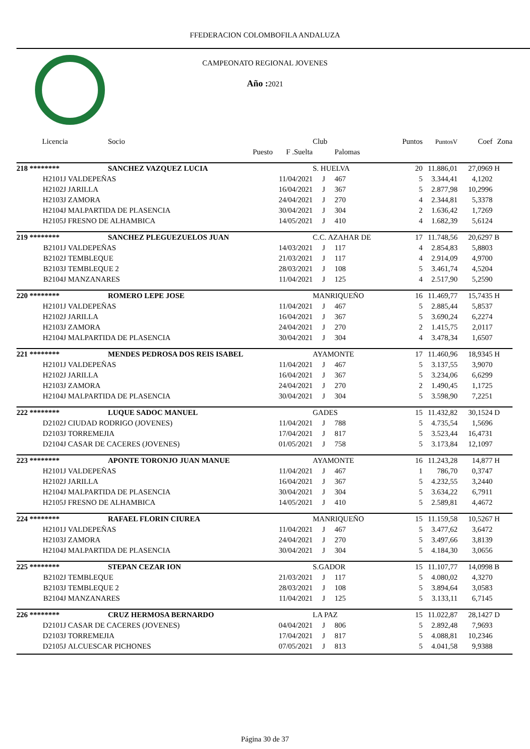FFEDERACION COLOMBOFILA ANDALUZA
CAMPEONATO REGIONAL JOVENES
Año : 2021
| Licencia | Socio | | | Club | | Puntos | PuntosV | Coef | Zona |
| --- | --- | --- | --- | --- | --- | --- | --- | --- | --- |
| | | Puesto | F .Suelta | | Palomas | | | | |
| 218 ******** | SANCHEZ VAZQUEZ LUCIA | | | S. HUELVA | | 20 | 11.886,01 | 27,0969 | H |
| H2101J | VALDEPEÑAS | | 11/04/2021 | J | 467 | 5 | 3.344,41 | 4,1202 | |
| H2102J | JARILLA | | 16/04/2021 | J | 367 | 5 | 2.877,98 | 10,2996 | |
| H2103J | ZAMORA | | 24/04/2021 | J | 270 | 4 | 2.344,81 | 5,3378 | |
| H2104J | MALPARTIDA DE PLASENCIA | | 30/04/2021 | J | 304 | 2 | 1.636,42 | 1,7269 | |
| H2105J | FRESNO DE ALHAMBICA | | 14/05/2021 | J | 410 | 4 | 1.682,39 | 5,6124 | |
| 219 ******** | SANCHEZ PLEGUEZUELOS JUAN | | | C.C. AZAHAR DE | | 17 | 11.748,56 | 20,6297 | B |
| B2101J | VALDEPEÑAS | | 14/03/2021 | J | 117 | 4 | 2.854,83 | 5,8803 | |
| B2102J | TEMBLEQUE | | 21/03/2021 | J | 117 | 4 | 2.914,09 | 4,9700 | |
| B2103J | TEMBLEQUE 2 | | 28/03/2021 | J | 108 | 5 | 3.461,74 | 4,5204 | |
| B2104J | MANZANARES | | 11/04/2021 | J | 125 | 4 | 2.517,90 | 5,2590 | |
| 220 ******** | ROMERO LEPE JOSE | | | MANRIQUEÑO | | 16 | 11.469,77 | 15,7435 | H |
| H2101J | VALDEPEÑAS | | 11/04/2021 | J | 467 | 5 | 2.885,44 | 5,8537 | |
| H2102J | JARILLA | | 16/04/2021 | J | 367 | 5 | 3.690,24 | 6,2274 | |
| H2103J | ZAMORA | | 24/04/2021 | J | 270 | 2 | 1.415,75 | 2,0117 | |
| H2104J | MALPARTIDA DE PLASENCIA | | 30/04/2021 | J | 304 | 4 | 3.478,34 | 1,6507 | |
| 221 ******** | MENDES PEDROSA DOS REIS ISABEL | | | AYAMONTE | | 17 | 11.460,96 | 18,9345 | H |
| H2101J | VALDEPEÑAS | | 11/04/2021 | J | 467 | 5 | 3.137,55 | 3,9070 | |
| H2102J | JARILLA | | 16/04/2021 | J | 367 | 5 | 3.234,06 | 6,6299 | |
| H2103J | ZAMORA | | 24/04/2021 | J | 270 | 2 | 1.490,45 | 1,1725 | |
| H2104J | MALPARTIDA DE PLASENCIA | | 30/04/2021 | J | 304 | 5 | 3.598,90 | 7,2251 | |
| 222 ******** | LUQUE SADOC MANUEL | | | GADES | | 15 | 11.432,82 | 30,1524 | D |
| D2102J | CIUDAD RODRIGO (JOVENES) | | 11/04/2021 | J | 788 | 5 | 4.735,54 | 1,5696 | |
| D2103J | TORREMEJIA | | 17/04/2021 | J | 817 | 5 | 3.523,44 | 16,4731 | |
| D2104J | CASAR DE CACERES (JOVENES) | | 01/05/2021 | J | 758 | 5 | 3.173,84 | 12,1097 | |
| 223 ******** | APONTE TORONJO JUAN MANUE | | | AYAMONTE | | 16 | 11.243,28 | 14,877 | H |
| H2101J | VALDEPEÑAS | | 11/04/2021 | J | 467 | 1 | 786,70 | 0,3747 | |
| H2102J | JARILLA | | 16/04/2021 | J | 367 | 5 | 4.232,55 | 3,2440 | |
| H2104J | MALPARTIDA DE PLASENCIA | | 30/04/2021 | J | 304 | 5 | 3.634,22 | 6,7911 | |
| H2105J | FRESNO DE ALHAMBICA | | 14/05/2021 | J | 410 | 5 | 2.589,81 | 4,4672 | |
| 224 ******** | RAFAEL FLORIN CIUREA | | | MANRIQUEÑO | | 15 | 11.159,58 | 10,5267 | H |
| H2101J | VALDEPEÑAS | | 11/04/2021 | J | 467 | 5 | 3.477,62 | 3,6472 | |
| H2103J | ZAMORA | | 24/04/2021 | J | 270 | 5 | 3.497,66 | 3,8139 | |
| H2104J | MALPARTIDA DE PLASENCIA | | 30/04/2021 | J | 304 | 5 | 4.184,30 | 3,0656 | |
| 225 ******** | STEPAN CEZAR ION | | | S.GADOR | | 15 | 11.107,77 | 14,0998 | B |
| B2102J | TEMBLEQUE | | 21/03/2021 | J | 117 | 5 | 4.080,02 | 4,3270 | |
| B2103J | TEMBLEQUE 2 | | 28/03/2021 | J | 108 | 5 | 3.894,64 | 3,0583 | |
| B2104J | MANZANARES | | 11/04/2021 | J | 125 | 5 | 3.133,11 | 6,7145 | |
| 226 ******** | CRUZ HERMOSA BERNARDO | | | LA PAZ | | 15 | 11.022,87 | 28,1427 | D |
| D2101J | CASAR DE CACERES (JOVENES) | | 04/04/2021 | J | 806 | 5 | 2.892,48 | 7,9693 | |
| D2103J | TORREMEJIA | | 17/04/2021 | J | 817 | 5 | 4.088,81 | 10,2346 | |
| D2105J | ALCUESCAR PICHONES | | 07/05/2021 | J | 813 | 5 | 4.041,58 | 9,9388 | |
Página 30 de 37